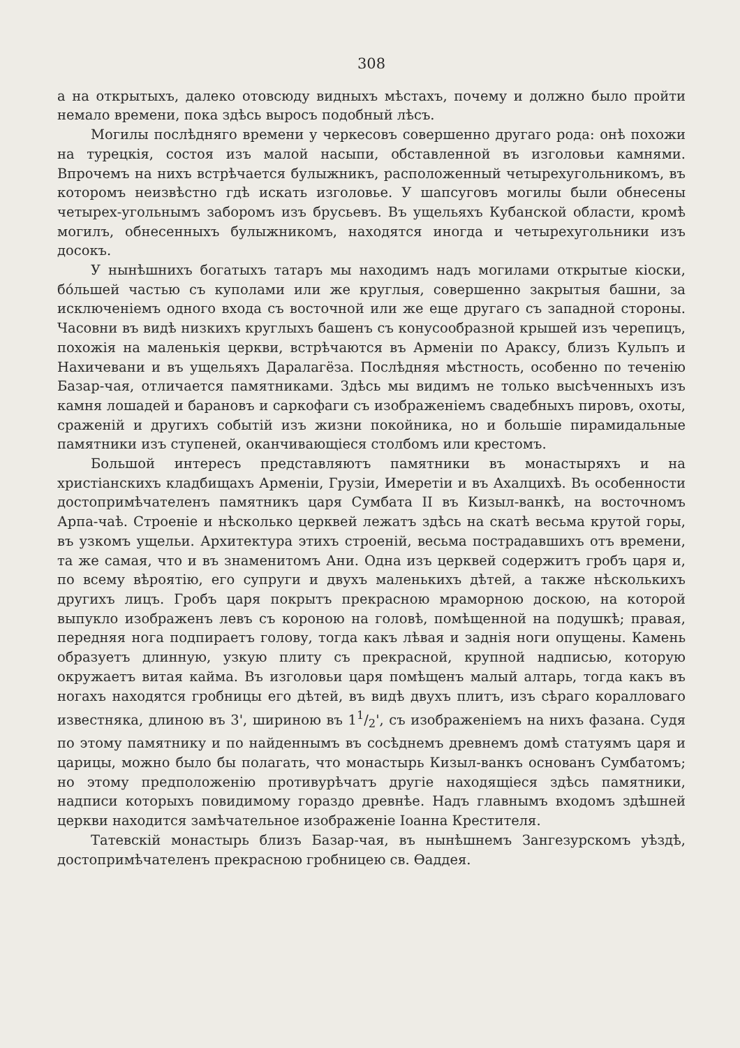308
а на открытыхъ, далеко отовсюду видныхъ мѣстахъ, почему и должно было пройти немало времени, пока здѣсь выросъ подобный лѣсъ.
Могилы послѣдняго времени у черкесовъ совершенно другаго рода: онѣ похожи на турецкія, состоя изъ малой насыпи, обставленной въ изголовьи камнями. Впрочемъ на нихъ встрѣчается булыжникъ, расположенный четырехугольникомъ, въ которомъ неизвѣстно гдѣ искать изголовье. У шапсуговъ могилы были обнесены четырех-угольнымъ заборомъ изъ брусьевъ. Въ ущельяхъ Кубанской области, кромѣ могилъ, обнесенныхъ булыжникомъ, находятся иногда и четырехугольники изъ досокъ.
У нынѣшнихъ богатыхъ татаръ мы находимъ надъ могилами открытые кіоски, бо́льшей частью съ куполами или же круглыя, совершенно закрытыя башни, за исключеніемъ одного входа съ восточной или же еще другаго съ западной стороны. Часовни въ видѣ низкихъ круглыхъ башенъ съ конусообразной крышей изъ черепицъ, похожія на маленькія церкви, встрѣчаются въ Арменіи по Араксу, близъ Кульпъ и Нахичевани и въ ущельяхъ Даралагёза. Послѣдняя мѣстность, особенно по теченію Базар-чая, отличается памятниками. Здѣсь мы видимъ не только высѣченныхъ изъ камня лошадей и барановъ и саркофаги съ изображеніемъ свадебныхъ пировъ, охоты, сраженій и другихъ событій изъ жизни покойника, но и большіе пирамидальные памятники изъ ступеней, оканчивающіеся столбомъ или крестомъ.
Большой интересъ представляютъ памятники въ монастыряхъ и на христіанскихъ кладбищахъ Арменіи, Грузіи, Имеретіи и въ Ахалцихѣ. Въ особенности достопримѣчателенъ памятникъ царя Сумбата II въ Кизыл-ванкѣ, на восточномъ Арпа-чаѣ. Строеніе и нѣсколько церквей лежатъ здѣсь на скатѣ весьма крутой горы, въ узкомъ ущельи. Архитектура этихъ строеній, весьма пострадавшихъ отъ времени, та же самая, что и въ знаменитомъ Ани. Одна изъ церквей содержитъ гробъ царя и, по всему вѣроятію, его супруги и двухъ маленькихъ дѣтей, а также нѣсколькихъ другихъ лицъ. Гробъ царя покрытъ прекрасною мраморною доскою, на которой выпукло изображенъ левъ съ короною на головѣ, помѣщенной на подушкѣ; правая, передняя нога подпираетъ голову, тогда какъ лѣвая и заднія ноги опущены. Камень образуетъ длинную, узкую плиту съ прекрасной, крупной надписью, которую окружаетъ витая кайма. Въ изголовьи царя помѣщенъ малый алтарь, тогда какъ въ ногахъ находятся гробницы его дѣтей, въ видѣ двухъ плитъ, изъ сѣраго коралловаго известняка, длиною въ 3', шириною въ 11/2', съ изображеніемъ на нихъ фазана. Судя по этому памятнику и по найденнымъ въ сосѣднемъ древнемъ домѣ статуямъ царя и царицы, можно было бы полагать, что монастырь Кизыл-ванкъ основанъ Сумбатомъ; но этому предположенію противурѣчатъ другіе находящіеся здѣсь памятники, надписи которыхъ повидимому гораздо древнѣе. Надъ главнымъ входомъ здѣшней церкви находится замѣчательное изображеніе Іоанна Крестителя.
Татевскій монастырь близъ Базар-чая, въ нынѣшнемъ Зангезурскомъ уѣздѣ, достопримѣчателенъ прекрасною гробницею св. Ѳаддея.